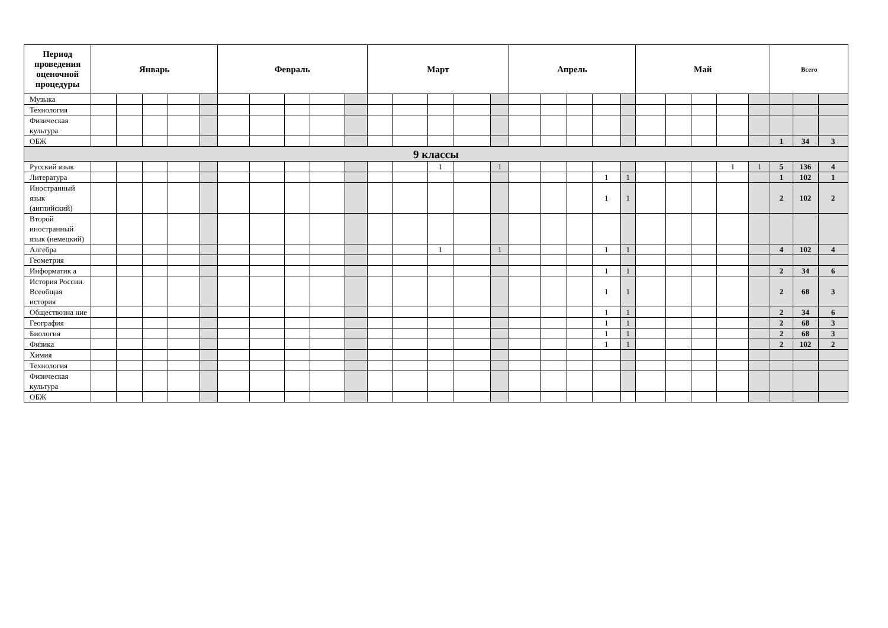| Период проведения оценочной процедуры | Январь | | | | | Февраль | | | | | Март | | | | | Апрель | | | | | Май | | | | | Всего | | |
| --- | --- | --- | --- | --- | --- | --- | --- | --- | --- | --- | --- | --- | --- | --- | --- | --- | --- | --- | --- | --- | --- | --- | --- | --- | --- | --- | --- | --- |
| Музыка | | | | | | | | | | | | | | | | | | | | | | | | | | | | |
| Технология | | | | | | | | | | | | | | | | | | | | | | | | | | | | |
| Физическая культура | | | | | | | | | | | | | | | | | | | | | | | | | | | | |
| ОБЖ | | | | | | | | | | | | | | | | | | | | | | | | | | 1 | 34 | 3 |
| 9 классы | | | | | | | | | | | | | | | | | | | | | | | | | | | | |
| Русский язык | | | | | | | | | | | | | 1 | | 1 | | | | | | | | | 1 | 1 | 5 | 136 | 4 |
| Литература | | | | | | | | | | | | | | | | | | | 1 | 1 | | | | | | 1 | 102 | 1 |
| Иностранный язык (английский) | | | | | | | | | | | | | | | | | | | 1 | 1 | | | | | | 2 | 102 | 2 |
| Второй иностранный язык (немецкий) | | | | | | | | | | | | | | | | | | | | | | | | | | | | |
| Алгебра | | | | | | | | | | | | | 1 | | 1 | | | | 1 | 1 | | | | | | 4 | 102 | 4 |
| Геометрия | | | | | | | | | | | | | | | | | | | | | | | | | | | | |
| Информатик а | | | | | | | | | | | | | | | | | | | 1 | 1 | | | | | | 2 | 34 | 6 |
| История России. Всеобщая история | | | | | | | | | | | | | | | | | | | 1 | 1 | | | | | | 2 | 68 | 3 |
| Обществозна ние | | | | | | | | | | | | | | | | | | | 1 | 1 | | | | | | 2 | 34 | 6 |
| География | | | | | | | | | | | | | | | | | | | 1 | 1 | | | | | | 2 | 68 | 3 |
| Биология | | | | | | | | | | | | | | | | | | | 1 | 1 | | | | | | 2 | 68 | 3 |
| Физика | | | | | | | | | | | | | | | | | | | 1 | 1 | | | | | | 2 | 102 | 2 |
| Химия | | | | | | | | | | | | | | | | | | | | | | | | | | | | |
| Технология | | | | | | | | | | | | | | | | | | | | | | | | | | | | |
| Физическая культура | | | | | | | | | | | | | | | | | | | | | | | | | | | | |
| ОБЖ | | | | | | | | | | | | | | | | | | | | | | | | | | | | |